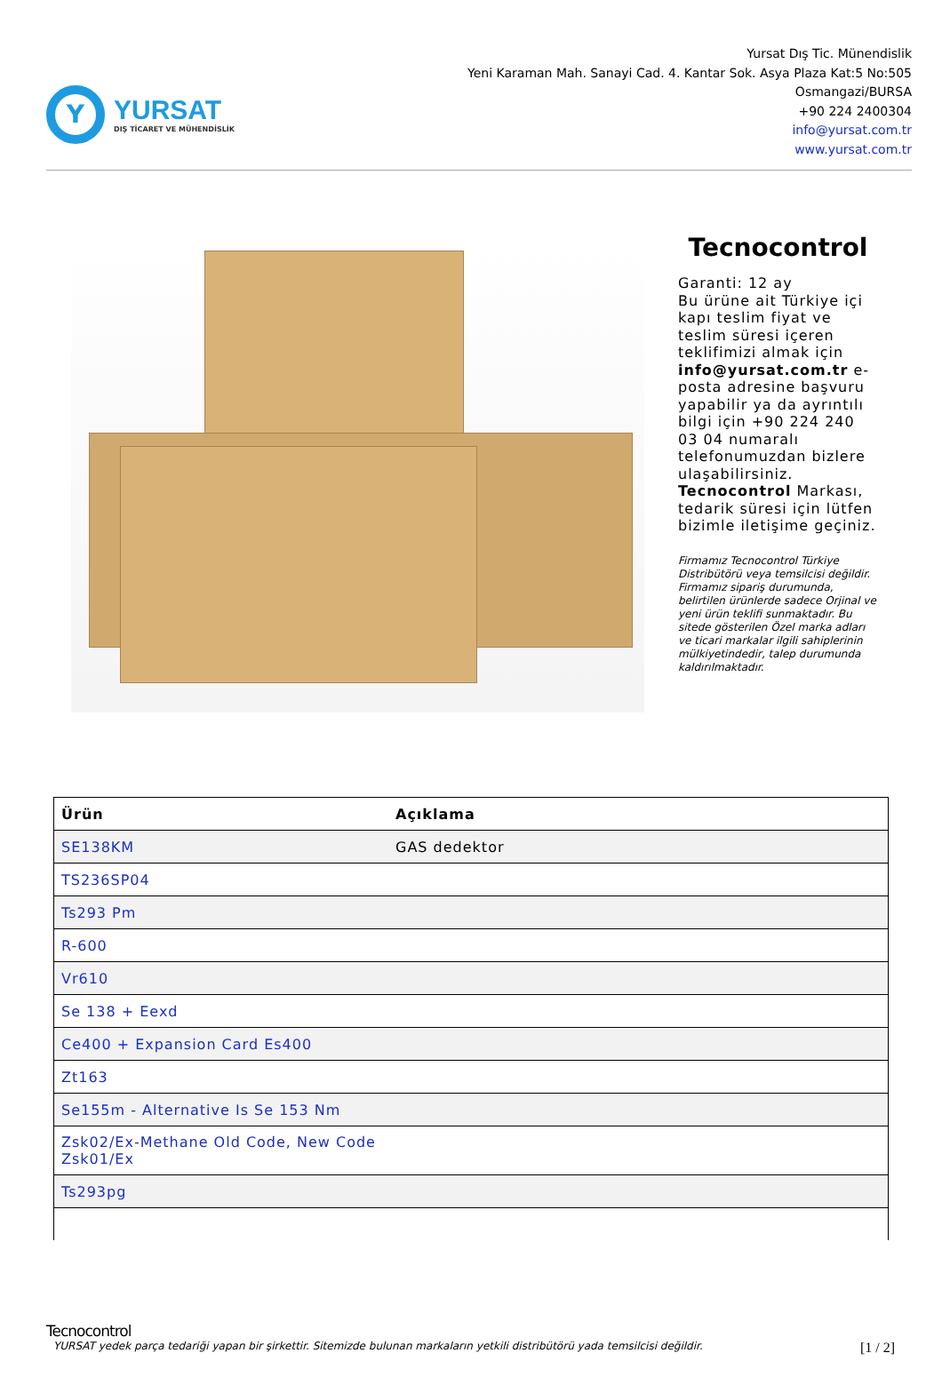Y
YURSAT
DIŞ TİCARET VE MÜHENDİSLİK
Yursat Dış Tic. Münendislik
Yeni Karaman Mah. Sanayi Cad. 4. Kantar Sok. Asya Plaza Kat:5 No:505
Osmangazi/BURSA
+90 224 2400304
info@yursat.com.tr
www.yursat.com.tr
Tecnocontrol
Garanti: 12 ay
Bu ürüne ait Türkiye içi kapı teslim fiyat ve teslim süresi içeren teklifimizi almak için info@yursat.com.tr e-posta adresine başvuru yapabilir ya da ayrıntılı bilgi için +90 224 240 03 04 numaralı telefonumuzdan bizlere ulaşabilirsiniz. Tecnocontrol Markası, tedarik süresi için lütfen bizimle iletişime geçiniz.
Firmamız Tecnocontrol Türkiye Distribütörü veya temsilcisi değildir. Firmamız sipariş durumunda, belirtilen ürünlerde sadece Orjinal ve yeni ürün teklifi sunmaktadır. Bu sitede gösterilen Özel marka adları ve ticari markalar ilgili sahiplerinin mülkiyetindedir, talep durumunda kaldırılmaktadır.
| Ürün | Açıklama |
| --- | --- |
| SE138KM | GAS dedektor |
| TS236SP04 | |
| Ts293 Pm | |
| R-600 | |
| Vr610 | |
| Se 138 + Eexd | |
| Ce400 + Expansion Card Es400 | |
| Zt163 | |
| Se155m - Alternative Is Se 153 Nm | |
| Zsk02/Ex-Methane Old Code, New Code Zsk01/Ex | |
| Ts293pg | |
Tecnocontrol
YURSAT yedek parça tedariği yapan bir şirkettir. Sitemizde bulunan markaların yetkili distribütörü yada temsilcisi değildir. [1 / 2]